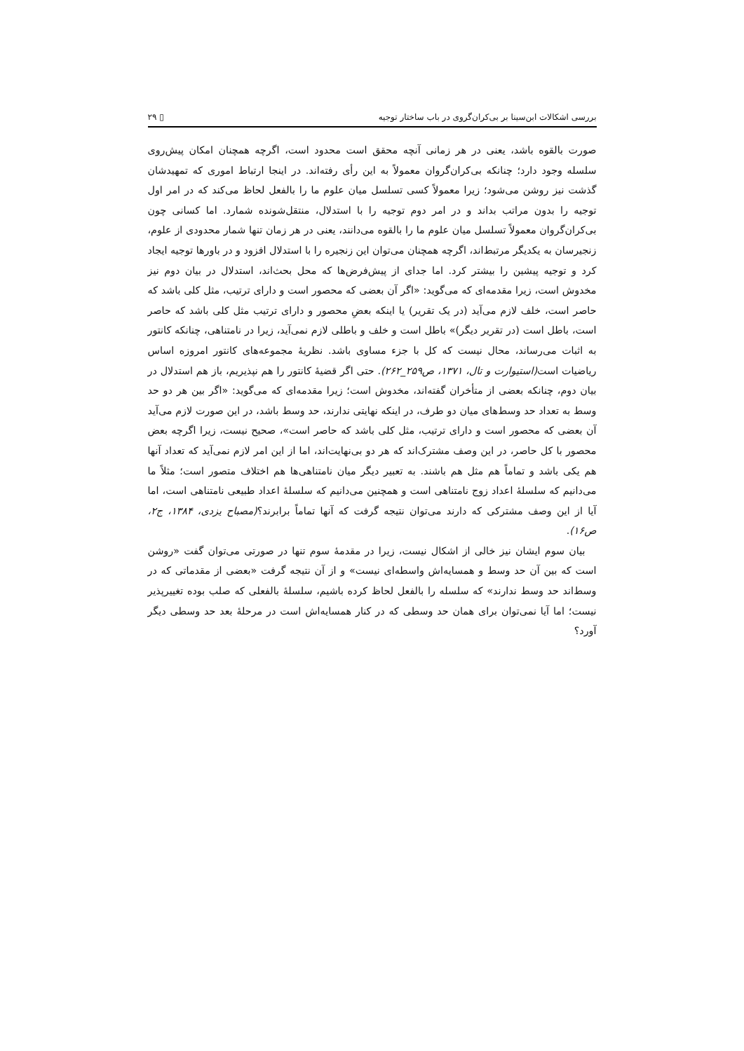بررسی اشکالات ابن‌سینا بر بی‌کران‌گروی در باب ساختار توجیه ▯ ۲۹
صورت بالقوه باشد، یعنی در هر زمانی آنچه محقق است محدود است، اگرچه همچنان امکان پیش‌روی سلسله وجود دارد؛ چنانکه بی‌کران‌گروان معمولاً به این رأی رفته‌اند. در اینجا ارتباط اموری که تمهیدشان گذشت نیز روشن می‌شود؛ زیرا معمولاً کسی تسلسل میان علوم ما را بالفعل لحاظ می‌کند که در امر اول توجیه را بدون مراتب بداند و در امر دوم توجیه را با استدلال، منتقل‌شونده شمارد. اما کسانی چون بی‌کران‌گروان معمولاً تسلسل میان علوم ما را بالقوه می‌دانند، یعنی در هر زمان تنها شمار محدودی از علوم، زنجیرسان به یکدیگر مرتبط‌اند، اگرچه همچنان می‌توان این زنجیره را با استدلال افزود و در باورها توجیه ایجاد کرد و توجیه پیشین را بیشتر کرد. اما جدای از پیش‌فرض‌ها که محل بحث‌اند، استدلال در بیان دوم نیز مخدوش است، زیرا مقدمه‌ای که می‌گوید: «اگر آن بعضی که محصور است و دارای ترتیب، مثل کلی باشد که حاصر است، خلف لازم می‌آید (در یک تقریر) یا اینکه بعضِ محصور و دارای ترتیب مثل کلی باشد که حاصر است، باطل است (در تقریر دیگر)» باطل است و خلف و باطلی لازم نمی‌آید، زیرا در نامتناهی، چنانکه کانتور به اثبات می‌رساند، محال نیست که کل با جزء مساوی باشد. نظریهٔ مجموعه‌های کانتور امروزه اساس ریاضیات است(استیوارت و تال، ۱۳۷۱، ص۲۵۹_۲۶۲). حتی اگر قضیهٔ کانتور را هم نپذیریم، باز هم استدلال در بیان دوم، چنانکه بعضی از متأخران گفته‌اند، مخدوش است؛ زیرا مقدمه‌ای که می‌گوید: «اگر بین هر دو حد وسط به تعداد حد وسط‌های میان دو طرف، در اینکه نهایتی ندارند، حد وسط باشد، در این صورت لازم می‌آید آن بعضی که محصور است و دارای ترتیب، مثل کلی باشد که حاصر است»، صحیح نیست، زیرا اگرچه بعض محصور با کل حاصر، در این وصف مشترک‌اند که هر دو بی‌نهایت‌اند، اما از این امر لازم نمی‌آید که تعداد آنها هم یکی باشد و تماماً هم مثل هم باشند. به تعبیر دیگر میان نامتناهی‌ها هم اختلاف متصور است؛ مثلاً ما می‌دانیم که سلسلهٔ اعداد زوج نامتناهی است و همچنین می‌دانیم که سلسلهٔ اعداد طبیعی نامتناهی است، اما آیا از این وصف مشترکی که دارند می‌توان نتیجه گرفت که آنها تماماً برابرند؟(مصباح یزدی، ۱۳۸۴، ج۲، ص۱۶).
بیان سوم ایشان نیز خالی از اشکال نیست، زیرا در مقدمهٔ سوم تنها در صورتی می‌توان گفت «روشن است که بین آن حد وسط و همسایه‌اش واسطه‌ای نیست» و از آن نتیجه گرفت «بعضی از مقدماتی که در وسط‌اند حد وسط ندارند» که سلسله را بالفعل لحاظ کرده باشیم، سلسلهٔ بالفعلی که صلب بوده تغییرپذیر نیست؛ اما آیا نمی‌توان برای همان حد وسطی که در کنار همسایه‌اش است در مرحلهٔ بعد حد وسطی دیگر آورد؟